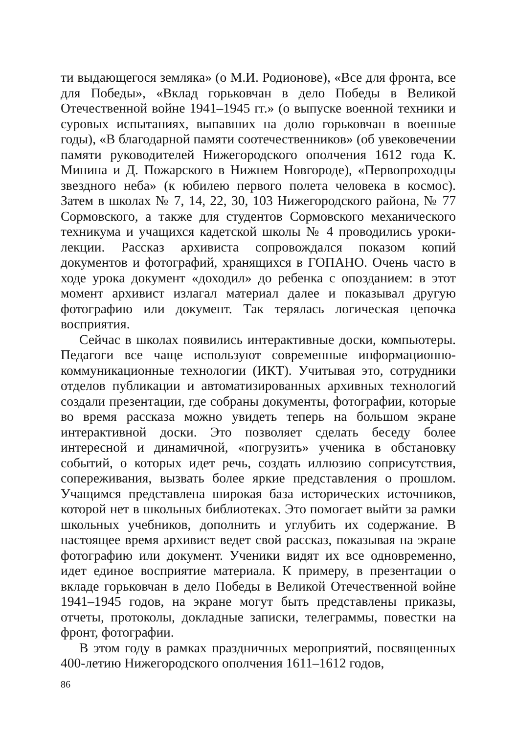ти выдающегося земляка» (о М.И. Родионове), «Все для фронта, все для Победы», «Вклад горьковчан в дело Победы в Великой Отечественной войне 1941–1945 гг.» (о выпуске военной техники и суровых испытаниях, выпавших на долю горьковчан в военные годы), «В благодарной памяти соотечественников» (об увековечении памяти руководителей Нижегородского ополчения 1612 года К. Минина и Д. Пожарского в Нижнем Новгороде), «Первопроходцы звездного неба» (к юбилею первого полета человека в космос). Затем в школах № 7, 14, 22, 30, 103 Нижегородского района, № 77 Сормовского, а также для студентов Сормовского механического техникума и учащихся кадетской школы № 4 проводились уроки-лекции. Рассказ архивиста сопровождался показом копий документов и фотографий, хранящихся в ГОПАНО. Очень часто в ходе урока документ «доходил» до ребенка с опозданием: в этот момент архивист излагал материал далее и показывал другую фотографию или документ. Так терялась логическая цепочка восприятия.
Сейчас в школах появились интерактивные доски, компьютеры. Педагоги все чаще используют современные информационно-коммуникационные технологии (ИКТ). Учитывая это, сотрудники отделов публикации и автоматизированных архивных технологий создали презентации, где собраны документы, фотографии, которые во время рассказа можно увидеть теперь на большом экране интерактивной доски. Это позволяет сделать беседу более интересной и динамичной, «погрузить» ученика в обстановку событий, о которых идет речь, создать иллюзию соприсутствия, сопереживания, вызвать более яркие представления о прошлом. Учащимся представлена широкая база исторических источников, которой нет в школьных библиотеках. Это помогает выйти за рамки школьных учебников, дополнить и углубить их содержание. В настоящее время архивист ведет свой рассказ, показывая на экране фотографию или документ. Ученики видят их все одновременно, идет единое восприятие материала. К примеру, в презентации о вкладе горьковчан в дело Победы в Великой Отечественной войне 1941–1945 годов, на экране могут быть представлены приказы, отчеты, протоколы, докладные записки, телеграммы, повестки на фронт, фотографии.
В этом году в рамках праздничных мероприятий, посвященных 400-летию Нижегородского ополчения 1611–1612 годов,
86